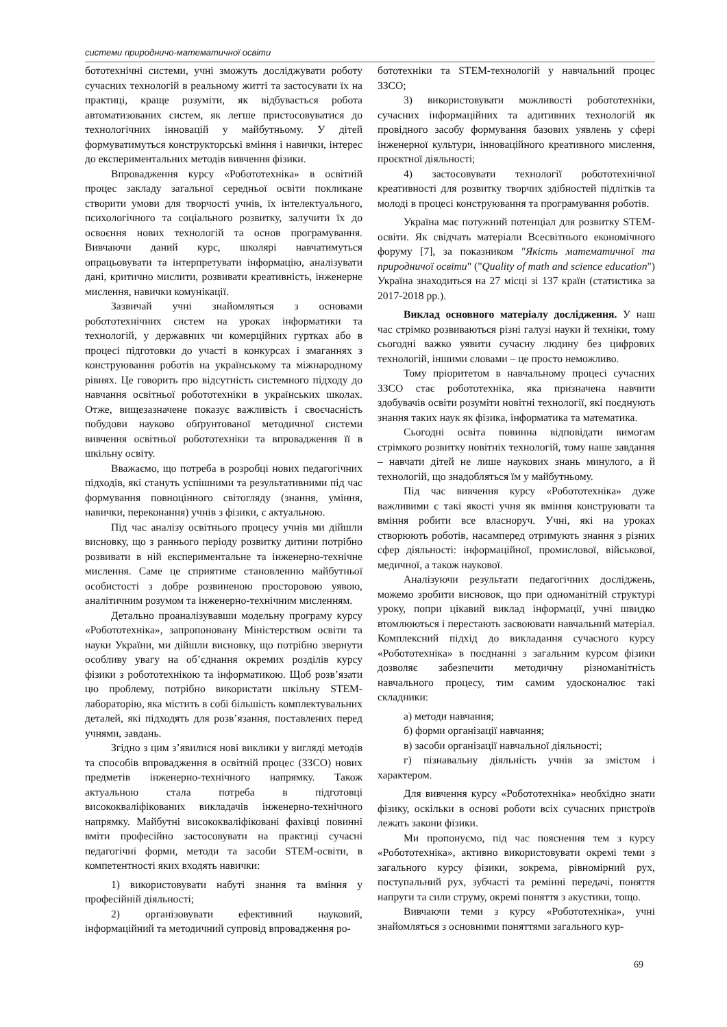системи природничо-математичної освіти
бототехнічні системи, учні зможуть досліджувати роботу сучасних технологій в реальному житті та застосувати їх на практиці, краще розуміти, як відбувається робота автоматизованих систем, як легше пристосовуватися до технологічних інновацій у майбутньому. У дітей формуватимуться конструкторські вміння і навички, інтерес до експериментальних методів вивчення фізики.
Впровадження курсу «Робототехніка» в освітній процес закладу загальної середньої освіти покликане створити умови для творчості учнів, їх інтелектуального, психологічного та соціального розвитку, залучити їх до освоєння нових технологій та основ програмування. Вивчаючи даний курс, школярі навчатимуться опрацьовувати та інтерпретувати інформацію, аналізувати дані, критично мислити, розвивати креативність, інженерне мислення, навички комунікації.
Зазвичай учні знайомляться з основами робототехнічних систем на уроках інформатики та технологій, у державних чи комерційних гуртках або в процесі підготовки до участі в конкурсах і змаганнях з конструювання роботів на українському та міжнародному рівнях. Це говорить про відсутність системного підходу до навчання освітньої робототехніки в українських школах. Отже, вищезазначене показує важливість і своєчасність побудови науково обґрунтованої методичної системи вивчення освітньої робототехніки та впровадження її в шкільну освіту.
Вважаємо, що потреба в розробці нових педагогічних підходів, які стануть успішними та результативними під час формування повноцінного світогляду (знання, уміння, навички, переконання) учнів з фізики, є актуальною.
Під час аналізу освітнього процесу учнів ми дійшли висновку, що з раннього періоду розвитку дитини потрібно розвивати в ній експериментальне та інженерно-технічне мислення. Саме це сприятиме становленню майбутньої особистості з добре розвиненою просторовою уявою, аналітичним розумом та інженерно-технічним мисленням.
Детально проаналізувавши модельну програму курсу «Робототехніка», запропоновану Міністерством освіти та науки України, ми дійшли висновку, що потрібно звернути особливу увагу на об’єднання окремих розділів курсу фізики з робототехнікою та інформатикою. Щоб розв’язати цю проблему, потрібно використати шкільну STEM-лабораторію, яка містить в собі більшість комплектувальних деталей, які підходять для розв’язання, поставлених перед учнями, завдань.
Згідно з цим з’явилися нові виклики у вигляді методів та способів впровадження в освітній процес (ЗЗСО) нових предметів інженерно-технічного напрямку. Також актуальною стала потреба в підготовці висококваліфікованих викладачів інженерно-технічного напрямку. Майбутні висококваліфіковані фахівці повинні вміти професійно застосовувати на практиці сучасні педагогічні форми, методи та засоби STEM-освіти, в компетентності яких входять навички:
1) використовувати набуті знання та вміння у професійній діяльності;
2) організовувати ефективний науковий, інформаційний та методичний супровід впровадження ро-
бототехніки та STEM-технологій у навчальний процес ЗЗСО;
3) використовувати можливості робототехніки, сучасних інформаційних та адитивних технологій як провідного засобу формування базових уявлень у сфері інженерної культури, інноваційного креативного мислення, проєктної діяльності;
4) застосовувати технології робототехнічної креативності для розвитку творчих здібностей підлітків та молоді в процесі конструювання та програмування роботів.
Україна має потужний потенціал для розвитку STEM-освіти. Як свідчать матеріали Всесвітнього економічного форуму [7], за показником "Якість математичної та природничої освіти" ("Quality of math and science education") Україна знаходиться на 27 місці зі 137 країн (статистика за 2017-2018 рр.).
Виклад основного матеріалу дослідження. У наш час стрімко розвиваються різні галузі науки й техніки, тому сьогодні важко уявити сучасну людину без цифрових технологій, іншими словами – це просто неможливо.
Тому пріоритетом в навчальному процесі сучасних ЗЗСО стає робототехніка, яка призначена навчити здобувачів освіти розуміти новітні технології, які поєднують знання таких наук як фізика, інформатика та математика.
Сьогодні освіта повинна відповідати вимогам стрімкого розвитку новітніх технологій, тому наше завдання – навчати дітей не лише наукових знань минулого, а й технологій, що знадобляться їм у майбутньому.
Під час вивчення курсу «Робототехніка» дуже важливими є такі якості учня як вміння конструювати та вміння робити все власноруч. Учні, які на уроках створюють роботів, насамперед отримують знання з різних сфер діяльності: інформаційної, промислової, військової, медичної, а також наукової.
Аналізуючи результати педагогічних досліджень, можемо зробити висновок, що при одноманітній структурі уроку, попри цікавий виклад інформації, учні швидко втомлюються і перестають засвоювати навчальний матеріал. Комплексний підхід до викладання сучасного курсу «Робототехніка» в поєднанні з загальним курсом фізики дозволяє забезпечити методичну різноманітність навчального процесу, тим самим удосконалює такі складники:
а) методи навчання;
б) форми організації навчання;
в) засоби організації навчальної діяльності;
г) пізнавальну діяльність учнів за змістом і характером.
Для вивчення курсу «Робототехніка» необхідно знати фізику, оскільки в основі роботи всіх сучасних пристроїв лежать закони фізики.
Ми пропонуємо, під час пояснення тем з курсу «Робототехніка», активно використовувати окремі теми з загального курсу фізики, зокрема, рівномірний рух, поступальний рух, зубчасті та ремінні передачі, поняття напруги та сили струму, окремі поняття з акустики, тощо.
Вивчаючи теми з курсу «Робототехніка», учні знайомляться з основними поняттями загального кур-
69